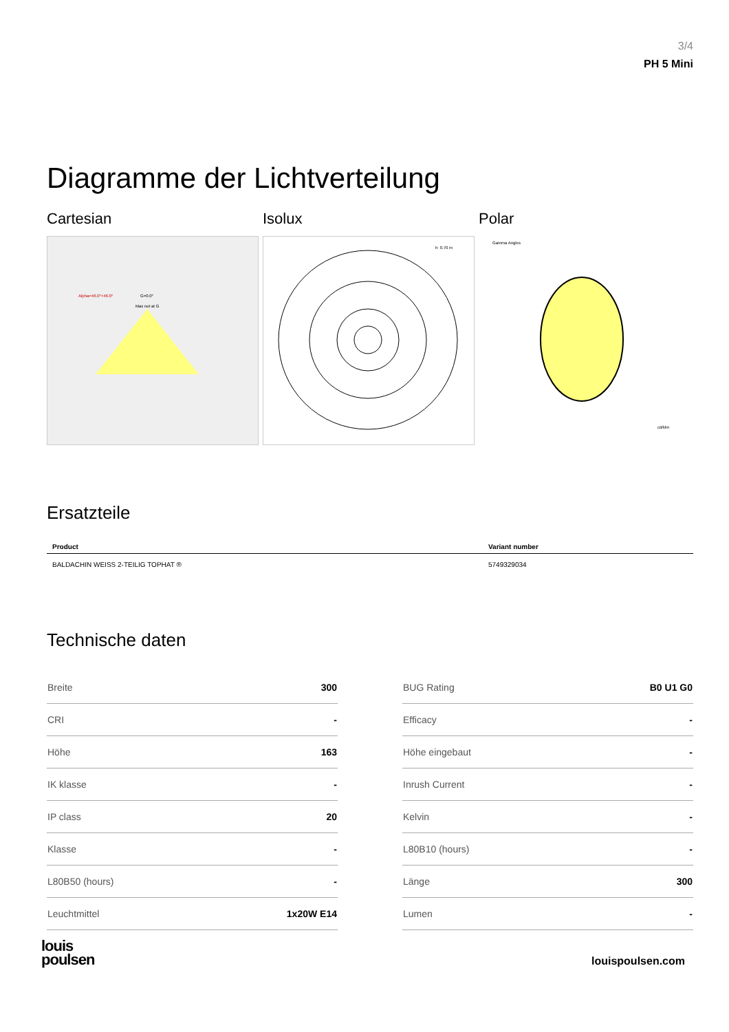3/4
PH 5 Mini
Diagramme der Lichtverteilung
Cartesian
Alpha=46.0°+46.0°
G=0.0°
Max not at G
Isolux
h: 0.70 m
Polar
Gamma Angles
cd/klm
Ersatzteile
| Product | Variant number |
| --- | --- |
| BALDACHIN WEISS 2-TEILIG TOPHAT ® | 5749329034 |
Technische daten
| Breite | 300 |
| CRI | - |
| Höhe | 163 |
| IK klasse | - |
| IP class | 20 |
| Klasse | - |
| L80B50 (hours) | - |
| Leuchtmittel | 1x20W E14 |
| BUG Rating | B0 U1 G0 |
| Efficacy | - |
| Höhe eingebaut | - |
| Inrush Current | - |
| Kelvin | - |
| L80B10 (hours) | - |
| Länge | 300 |
| Lumen | - |
louis
poulsen
louispoulsen.com